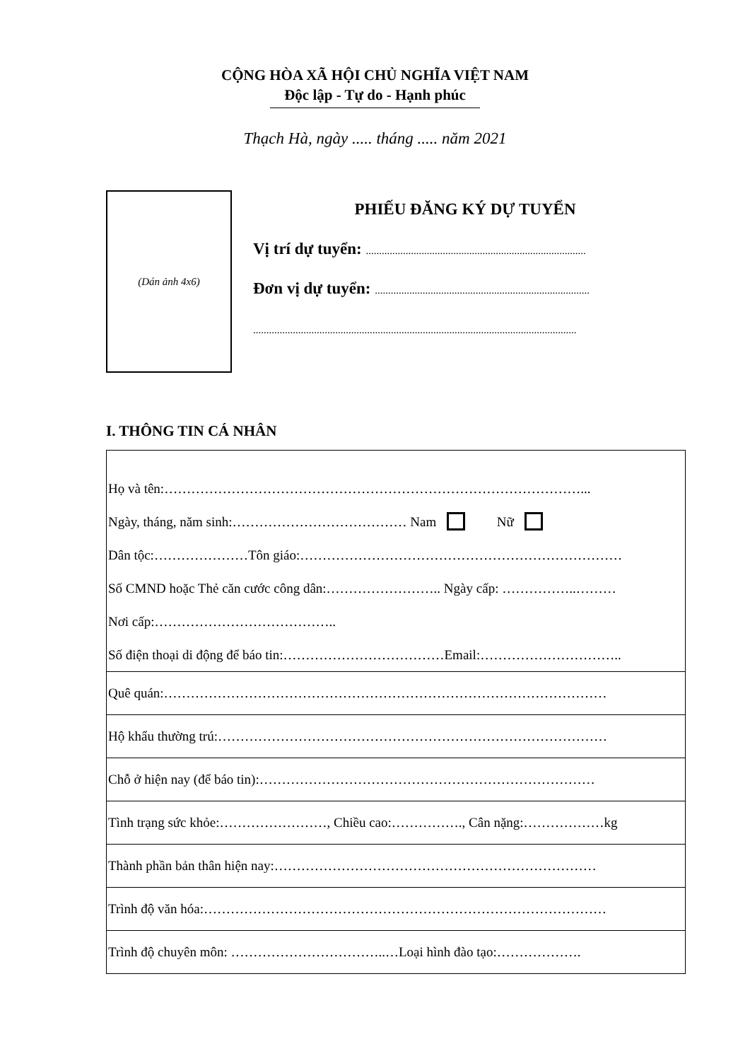CỘNG HÒA XÃ HỘI CHỦ NGHĨA VIỆT NAM
Độc lập - Tự do - Hạnh phúc
Thạch Hà, ngày ..... tháng ..... năm 2021
(Dán ảnh 4x6)
PHIẾU ĐĂNG KÝ DỰ TUYỂN
Vị trí dự tuyển: ...................................................................................
Đơn vị dự tuyển: .................................................................................
..........................................................................................................................
I. THÔNG TIN CÁ NHÂN
| Họ và tên:…………………………………………………………………………………... Ngày, tháng, năm sinh:………………………………… Nam Nữ Dân tộc:…………………Tôn giáo:……………………………………………………………… Số CMND hoặc Thẻ căn cước công dân:…………………….. Ngày cấp: ……………..……… Nơi cấp:………………………………….. Số điện thoại di động để báo tin:………………………………Email:………………………….. |
| Quê quán:……………………………………………………………………………………… |
| Hộ khẩu thường trú:…………………………………………………………………………… |
| Chỗ ở hiện nay (để báo tin):………………………………………………………………… |
| Tình trạng sức khỏe:……………………, Chiều cao:……………., Cân nặng:………………kg |
| Thành phần bản thân hiện nay:……………………………………………………………… |
| Trình độ văn hóa:……………………………………………………………………………… |
| Trình độ chuyên môn: ……………………………..…Loại hình đào tạo:………………. |